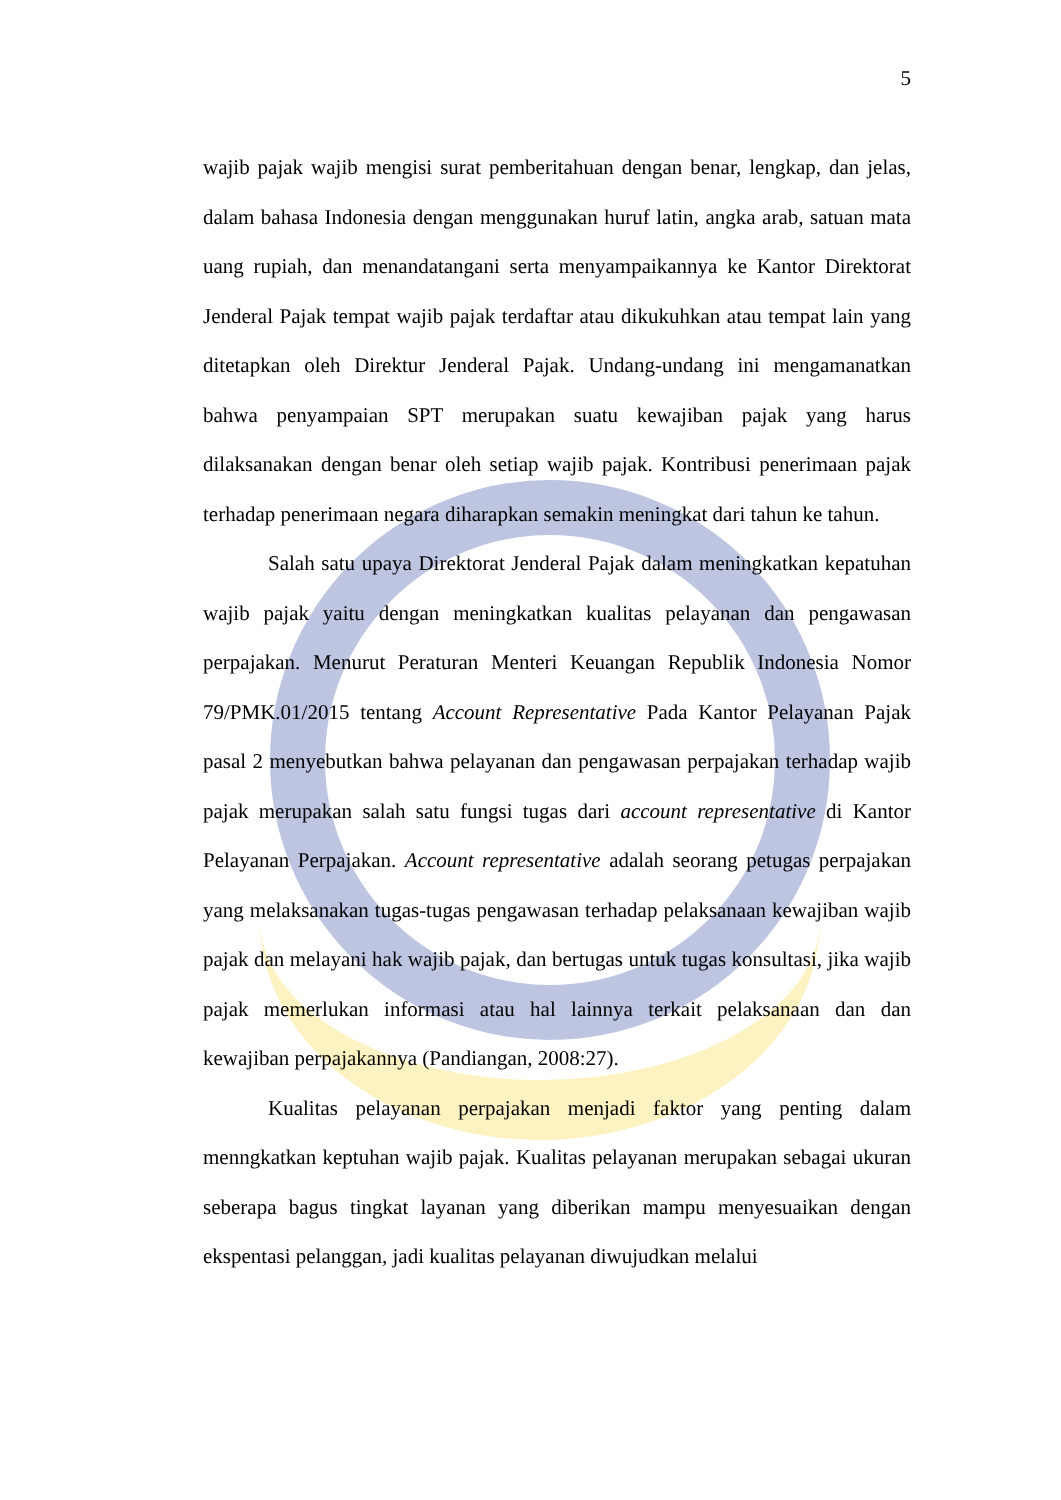5
wajib pajak wajib mengisi surat pemberitahuan dengan benar, lengkap, dan jelas, dalam bahasa Indonesia dengan menggunakan huruf latin, angka arab, satuan mata uang rupiah, dan menandatangani serta menyampaikannya ke Kantor Direktorat Jenderal Pajak tempat wajib pajak terdaftar atau dikukuhkan atau tempat lain yang ditetapkan oleh Direktur Jenderal Pajak. Undang-undang ini mengamanatkan bahwa penyampaian SPT merupakan suatu kewajiban pajak yang harus dilaksanakan dengan benar oleh setiap wajib pajak. Kontribusi penerimaan pajak terhadap penerimaan negara diharapkan semakin meningkat dari tahun ke tahun.
Salah satu upaya Direktorat Jenderal Pajak dalam meningkatkan kepatuhan wajib pajak yaitu dengan meningkatkan kualitas pelayanan dan pengawasan perpajakan. Menurut Peraturan Menteri Keuangan Republik Indonesia Nomor 79/PMK.01/2015 tentang Account Representative Pada Kantor Pelayanan Pajak pasal 2 menyebutkan bahwa pelayanan dan pengawasan perpajakan terhadap wajib pajak merupakan salah satu fungsi tugas dari account representative di Kantor Pelayanan Perpajakan. Account representative adalah seorang petugas perpajakan yang melaksanakan tugas-tugas pengawasan terhadap pelaksanaan kewajiban wajib pajak dan melayani hak wajib pajak, dan bertugas untuk tugas konsultasi, jika wajib pajak memerlukan informasi atau hal lainnya terkait pelaksanaan dan dan kewajiban perpajakannya (Pandiangan, 2008:27).
Kualitas pelayanan perpajakan menjadi faktor yang penting dalam menngkatkan keptuhan wajib pajak. Kualitas pelayanan merupakan sebagai ukuran seberapa bagus tingkat layanan yang diberikan mampu menyesuaikan dengan ekspentasi pelanggan, jadi kualitas pelayanan diwujudkan melalui